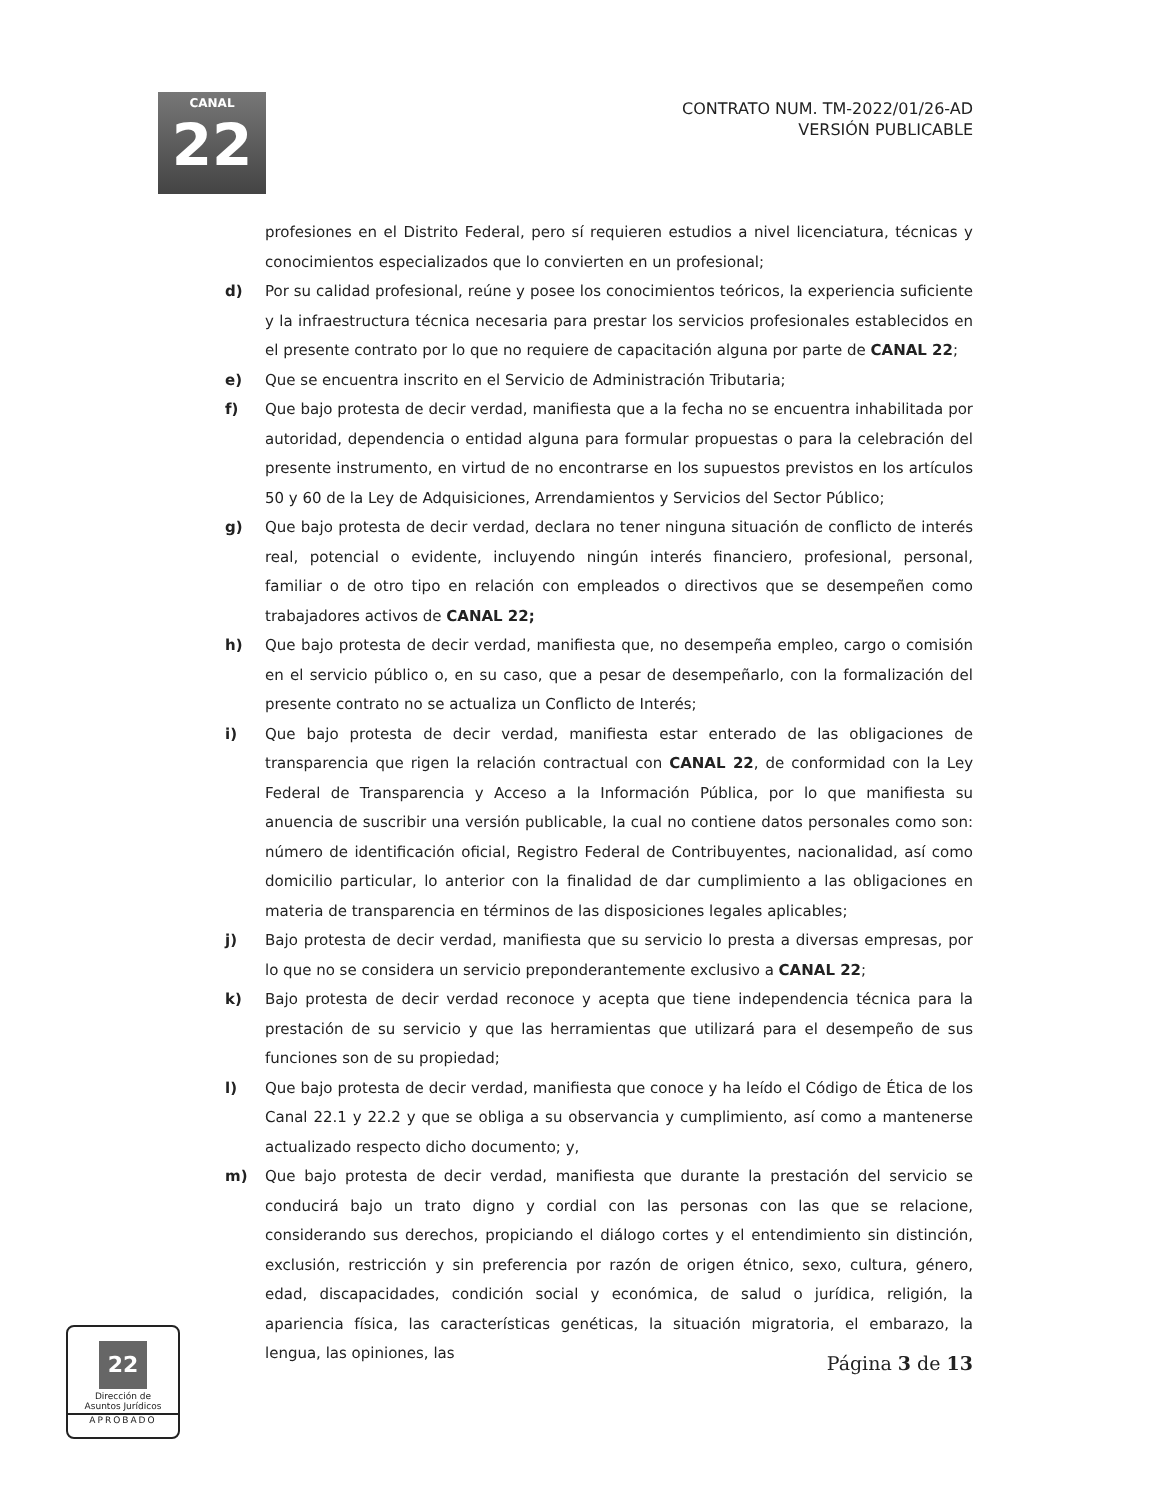CANAL
22
CONTRATO NUM. TM-2022/01/26-AD
VERSIÓN PUBLICABLE
profesiones en el Distrito Federal, pero sí requieren estudios a nivel licenciatura, técnicas y conocimientos especializados que lo convierten en un profesional;
d) Por su calidad profesional, reúne y posee los conocimientos teóricos, la experiencia suficiente y la infraestructura técnica necesaria para prestar los servicios profesionales establecidos en el presente contrato por lo que no requiere de capacitación alguna por parte de CANAL 22;
e) Que se encuentra inscrito en el Servicio de Administración Tributaria;
f) Que bajo protesta de decir verdad, manifiesta que a la fecha no se encuentra inhabilitada por autoridad, dependencia o entidad alguna para formular propuestas o para la celebración del presente instrumento, en virtud de no encontrarse en los supuestos previstos en los artículos 50 y 60 de la Ley de Adquisiciones, Arrendamientos y Servicios del Sector Público;
g) Que bajo protesta de decir verdad, declara no tener ninguna situación de conflicto de interés real, potencial o evidente, incluyendo ningún interés financiero, profesional, personal, familiar o de otro tipo en relación con empleados o directivos que se desempeñen como trabajadores activos de CANAL 22;
h) Que bajo protesta de decir verdad, manifiesta que, no desempeña empleo, cargo o comisión en el servicio público o, en su caso, que a pesar de desempeñarlo, con la formalización del presente contrato no se actualiza un Conflicto de Interés;
i) Que bajo protesta de decir verdad, manifiesta estar enterado de las obligaciones de transparencia que rigen la relación contractual con CANAL 22, de conformidad con la Ley Federal de Transparencia y Acceso a la Información Pública, por lo que manifiesta su anuencia de suscribir una versión publicable, la cual no contiene datos personales como son: número de identificación oficial, Registro Federal de Contribuyentes, nacionalidad, así como domicilio particular, lo anterior con la finalidad de dar cumplimiento a las obligaciones en materia de transparencia en términos de las disposiciones legales aplicables;
j) Bajo protesta de decir verdad, manifiesta que su servicio lo presta a diversas empresas, por lo que no se considera un servicio preponderantemente exclusivo a CANAL 22;
k) Bajo protesta de decir verdad reconoce y acepta que tiene independencia técnica para la prestación de su servicio y que las herramientas que utilizará para el desempeño de sus funciones son de su propiedad;
l) Que bajo protesta de decir verdad, manifiesta que conoce y ha leído el Código de Ética de los Canal 22.1 y 22.2 y que se obliga a su observancia y cumplimiento, así como a mantenerse actualizado respecto dicho documento; y,
m) Que bajo protesta de decir verdad, manifiesta que durante la prestación del servicio se conducirá bajo un trato digno y cordial con las personas con las que se relacione, considerando sus derechos, propiciando el diálogo cortes y el entendimiento sin distinción, exclusión, restricción y sin preferencia por razón de origen étnico, sexo, cultura, género, edad, discapacidades, condición social y económica, de salud o jurídica, religión, la apariencia física, las características genéticas, la situación migratoria, el embarazo, la lengua, las opiniones, las
Página 3 de 13
22
Dirección de
Asuntos Jurídicos
APROBADO